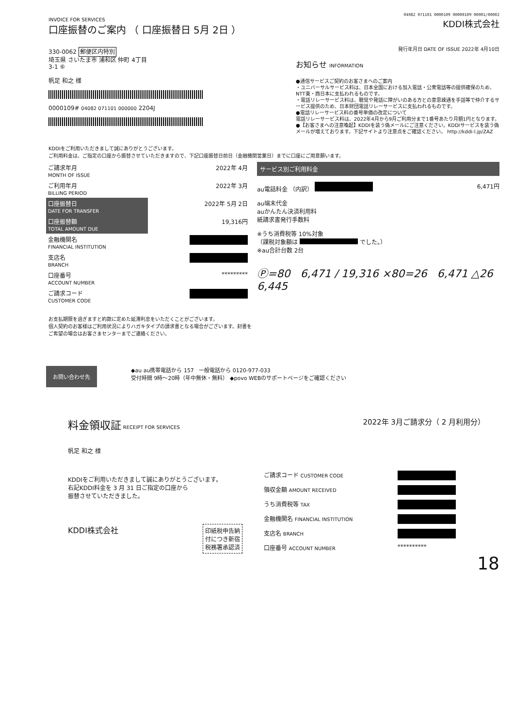04082 071101 0000109 00000109 00001/00002
INVOICE FOR SERVICES
口座振替のご案内 （ 口座振替日 5月 2日 ）
KDDI株式会社
330-0062 郵便区内特別
埼玉県 さいたま市 浦和区 仲町 4丁目
3-1 ⑥
帆足 和之 様
0000109# 04082 071101 000000 2204J
発行年月日 DATE OF ISSUE 2022年 4月10日
お知らせ INFORMATION
●通信サービスご契約のお客さまへのご案内
・ユニバーサルサービス料は、日本全国における加入電話・公衆電話等の提供確保のため、NTT東・西日本に支払われるものです。
・電話リレーサービス料は、聴覚や発話に障がいのある方との意思疎通を手話等で仲介するサービス提供のため、日本財団電話リレーサービスに支払われるものです。
●電話リレーサービス料の番号単価の改定について
電話リレーサービス料は、2022年4月から9月ご利用分まで1番号あたり月額1円となります。
●【お客さまへの注意喚起】KDDIを装う偽メールにご注意ください。KDDIサービスを装う偽メールが増えております。下記サイトより注意点をご確認ください。 http://kddi-l.jp/ZAZ
KDDIをご利用いただきまして誠にありがとうございます。
ご利用料金は、ご指定の口座から振替させていただきますので、下記口座振替日前日（金融機関営業日）までに口座にご用意願います。
| ご請求年月 MONTH OF ISSUE | 2022年 4月 |
| ご利用年月 BILLING PERIOD | 2022年 3月 |
| 口座振替日 DATE FOR TRANSFER | 2022年 5月 2日 |
| 口座振替額 TOTAL AMOUNT DUE | 19,316円 |
| 金融機関名 FINANCIAL INSTITUTION | |
| 支店名 BRANCH | |
| 口座番号 ACCOUNT NUMBER | ********* |
| ご請求コード CUSTOMER CODE | |
サービス別ご利用料金
au電話料金 （内訳） 6,471円
au端末代金
auかんたん決済利用料
紙請求書発行手数料
※うち消費税等 10%対象
（課税対象額は でした。）
※au合計台数 2台
Ⓟ=80 6,471 / 19,316 ×80=26 6,471 △26 6,445
お支払期限を過ぎますと約款に定めた延滞利息をいただくことがございます。
個人契約のお客様はご利用状況によりハガキタイプの請求書となる場合がございます。封書をご希望の場合はお客さまセンターまでご連絡ください。
お問い合わせ先
◆au au携帯電話から 157 一般電話から 0120-977-033
受付時間 9時～20時（年中無休・無料） ◆povo WEBのサポートページをご確認ください
料金領収証 RECEIPT FOR SERVICES
2022年 3月ご請求分（ 2 月利用分）
帆足 和之 様
KDDIをご利用いただきまして誠にありがとうございます。
右記KDDI料金を 3 月 31 日ご指定の口座から
振替させていただきました。
KDDI株式会社
印紙税申告納
付につき新宿
税務署承認済
| ご請求コード CUSTOMER CODE | |
| 領収金額 AMOUNT RECEIVED | |
| うち消費税等 TAX | |
| 金融機関名 FINANCIAL INSTITUTION | |
| 支店名 BRANCH | |
| 口座番号 ACCOUNT NUMBER | ********** |
18